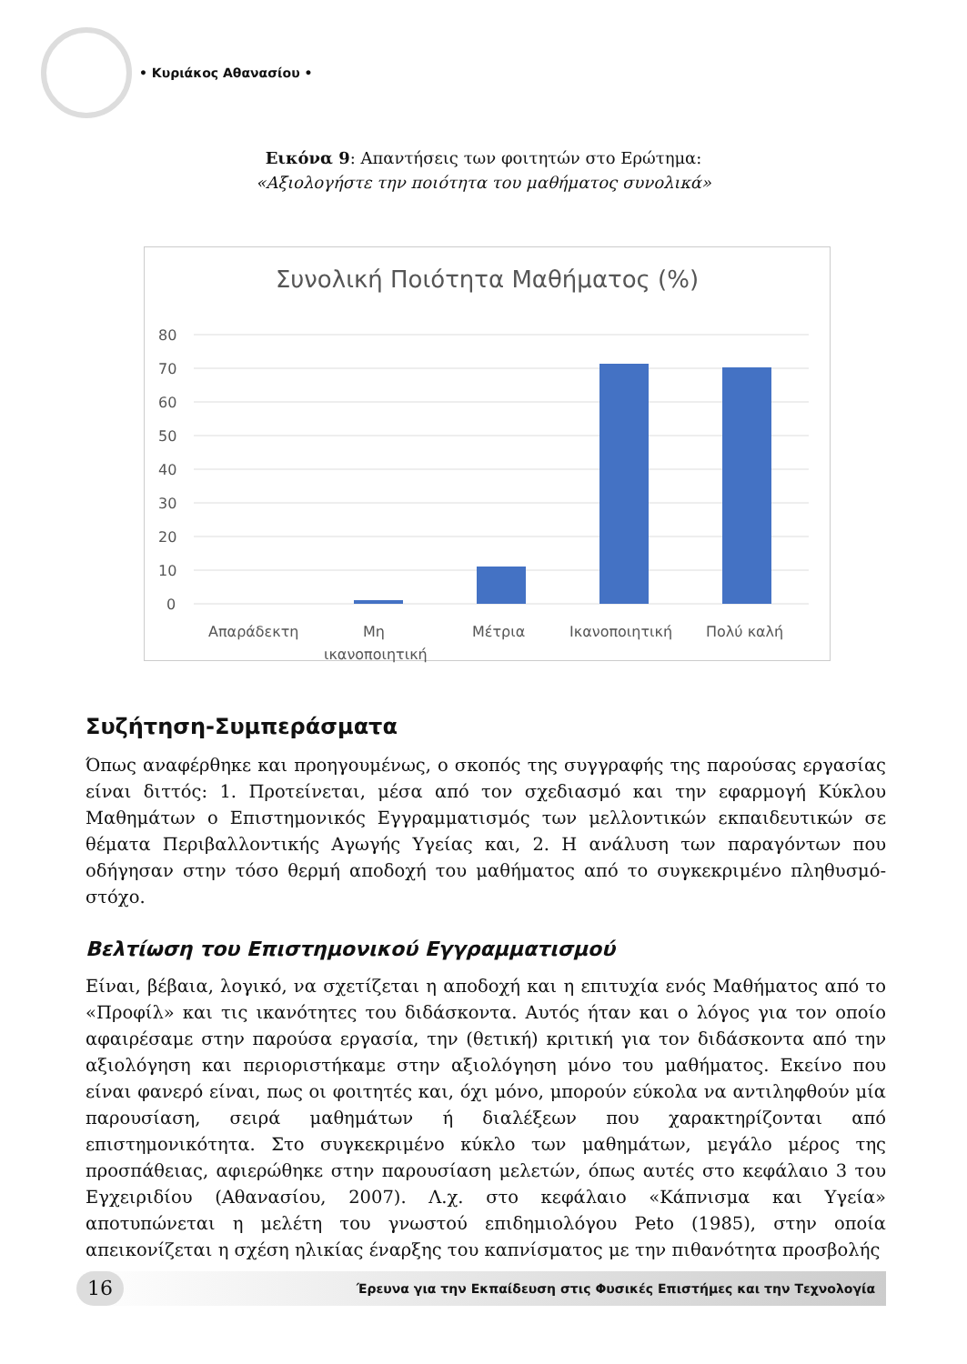• Κυριάκος Αθανασίου •
Εικόνα 9: Απαντήσεις των φοιτητών στο Ερώτημα:
«Αξιολογήστε την ποιότητα του μαθήματος συνολικά»
Συνολική Ποιότητα Μαθήματος (%)
80
70
60
50
40
30
20
10
0
Απαράδεκτη
Μη
ικανοποιητική
Μέτρια
Ικανοποιητική
Πολύ καλή
Συζήτηση-Συμπεράσματα
Όπως αναφέρθηκε και προηγουμένως, ο σκοπός της συγγραφής της παρούσας εργασίας είναι διττός: 1. Προτείνεται, μέσα από τον σχεδιασμό και την εφαρμογή Κύκλου Μαθημάτων ο Επιστημονικός Εγγραμματισμός των μελλοντικών εκπαιδευτικών σε θέματα Περιβαλλοντικής Αγωγής Υγείας και, 2. Η ανάλυση των παραγόντων που οδήγησαν στην τόσο θερμή αποδοχή του μαθήματος από το συγκεκριμένο πληθυσμό-στόχο.
Βελτίωση του Επιστημονικού Εγγραμματισμού
Είναι, βέβαια, λογικό, να σχετίζεται η αποδοχή και η επιτυχία ενός Μαθήματος από το «Προφίλ» και τις ικανότητες του διδάσκοντα. Αυτός ήταν και ο λόγος για τον οποίο αφαιρέσαμε στην παρούσα εργασία, την (θετική) κριτική για τον διδάσκοντα από την αξιολόγηση και περιοριστήκαμε στην αξιολόγηση μόνο του μαθήματος. Εκείνο που είναι φανερό είναι, πως οι φοιτητές και, όχι μόνο, μπορούν εύκολα να αντιληφθούν μία παρουσίαση, σειρά μαθημάτων ή διαλέξεων που χαρακτηρίζονται από επιστημονικότητα. Στο συγκεκριμένο κύκλο των μαθημάτων, μεγάλο μέρος της προσπάθειας, αφιερώθηκε στην παρουσίαση μελετών, όπως αυτές στο κεφάλαιο 3 του Εγχειριδίου (Αθανασίου, 2007). Λ.χ. στο κεφάλαιο «Κάπνισμα και Υγεία» αποτυπώνεται η μελέτη του γνωστού επιδημιολόγου Peto (1985), στην οποία απεικονίζεται η σχέση ηλικίας έναρξης του καπνίσματος με την πιθανότητα προσβολής
16
Έρευνα για την Εκπαίδευση στις Φυσικές Επιστήμες και την Τεχνολογία